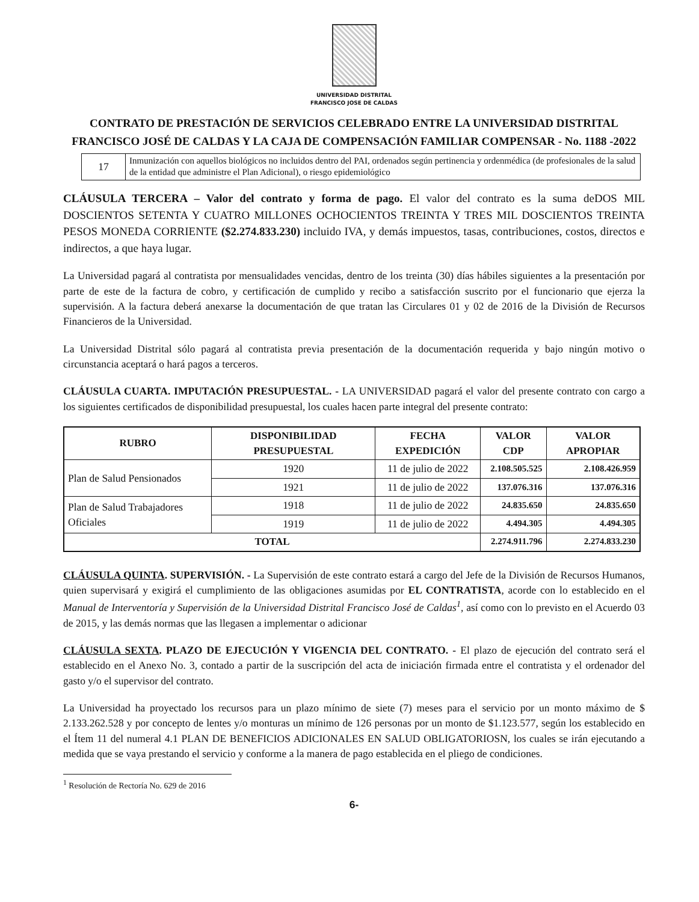UNIVERSIDAD DISTRITAL
FRANCISCO JOSE DE CALDAS
CONTRATO DE PRESTACIÓN DE SERVICIOS CELEBRADO ENTRE LA UNIVERSIDAD DISTRITAL FRANCISCO JOSÉ DE CALDAS Y LA CAJA DE COMPENSACIÓN FAMILIAR COMPENSAR - No. 1188 -2022
| 17 | Inmunización con aquellos biológicos no incluidos dentro del PAI, ordenados según pertinencia y ordenmédica (de profesionales de la salud de la entidad que administre el Plan Adicional), o riesgo epidemiológico |
CLÁUSULA TERCERA – Valor del contrato y forma de pago. El valor del contrato es la suma deDOS MIL DOSCIENTOS SETENTA Y CUATRO MILLONES OCHOCIENTOS TREINTA Y TRES MIL DOSCIENTOS TREINTA PESOS MONEDA CORRIENTE ($2.274.833.230) incluido IVA, y demás impuestos, tasas, contribuciones, costos, directos e indirectos, a que haya lugar.
La Universidad pagará al contratista por mensualidades vencidas, dentro de los treinta (30) días hábiles siguientes a la presentación por parte de este de la factura de cobro, y certificación de cumplido y recibo a satisfacción suscrito por el funcionario que ejerza la supervisión. A la factura deberá anexarse la documentación de que tratan las Circulares 01 y 02 de 2016 de la División de Recursos Financieros de la Universidad.
La Universidad Distrital sólo pagará al contratista previa presentación de la documentación requerida y bajo ningún motivo o circunstancia aceptará o hará pagos a terceros.
CLÁUSULA CUARTA. IMPUTACIÓN PRESUPUESTAL. - LA UNIVERSIDAD pagará el valor del presente contrato con cargo a los siguientes certificados de disponibilidad presupuestal, los cuales hacen parte integral del presente contrato:
| RUBRO | DISPONIBILIDAD PRESUPUESTAL | FECHA EXPEDICIÓN | VALOR CDP | VALOR APROPIAR |
| --- | --- | --- | --- | --- |
| Plan de Salud Pensionados | 1920 | 11 de julio de 2022 | 2.108.505.525 | 2.108.426.959 |
| | 1921 | 11 de julio de 2022 | 137.076.316 | 137.076.316 |
| Plan de Salud Trabajadores Oficiales | 1918 | 11 de julio de 2022 | 24.835.650 | 24.835.650 |
| | 1919 | 11 de julio de 2022 | 4.494.305 | 4.494.305 |
| TOTAL | | | 2.274.911.796 | 2.274.833.230 |
CLÁUSULA QUINTA. SUPERVISIÓN. - La Supervisión de este contrato estará a cargo del Jefe de la División de Recursos Humanos, quien supervisará y exigirá el cumplimiento de las obligaciones asumidas por EL CONTRATISTA, acorde con lo establecido en el Manual de Interventoría y Supervisión de la Universidad Distrital Francisco José de Caldas<sup>1</sup>, así como con lo previsto en el Acuerdo 03 de 2015, y las demás normas que las llegasen a implementar o adicionar
CLÁUSULA SEXTA. PLAZO DE EJECUCIÓN Y VIGENCIA DEL CONTRATO. - El plazo de ejecución del contrato será el establecido en el Anexo No. 3, contado a partir de la suscripción del acta de iniciación firmada entre el contratista y el ordenador del gasto y/o el supervisor del contrato.
La Universidad ha proyectado los recursos para un plazo mínimo de siete (7) meses para el servicio por un monto máximo de $ 2.133.262.528 y por concepto de lentes y/o monturas un mínimo de 126 personas por un monto de $1.123.577, según los establecido en el Ítem 11 del numeral 4.1 PLAN DE BENEFICIOS ADICIONALES EN SALUD OBLIGATORIOSN, los cuales se irán ejecutando a medida que se vaya prestando el servicio y conforme a la manera de pago establecida en el pliego de condiciones.
<sup>1</sup> Resolución de Rectoría No. 629 de 2016
6-